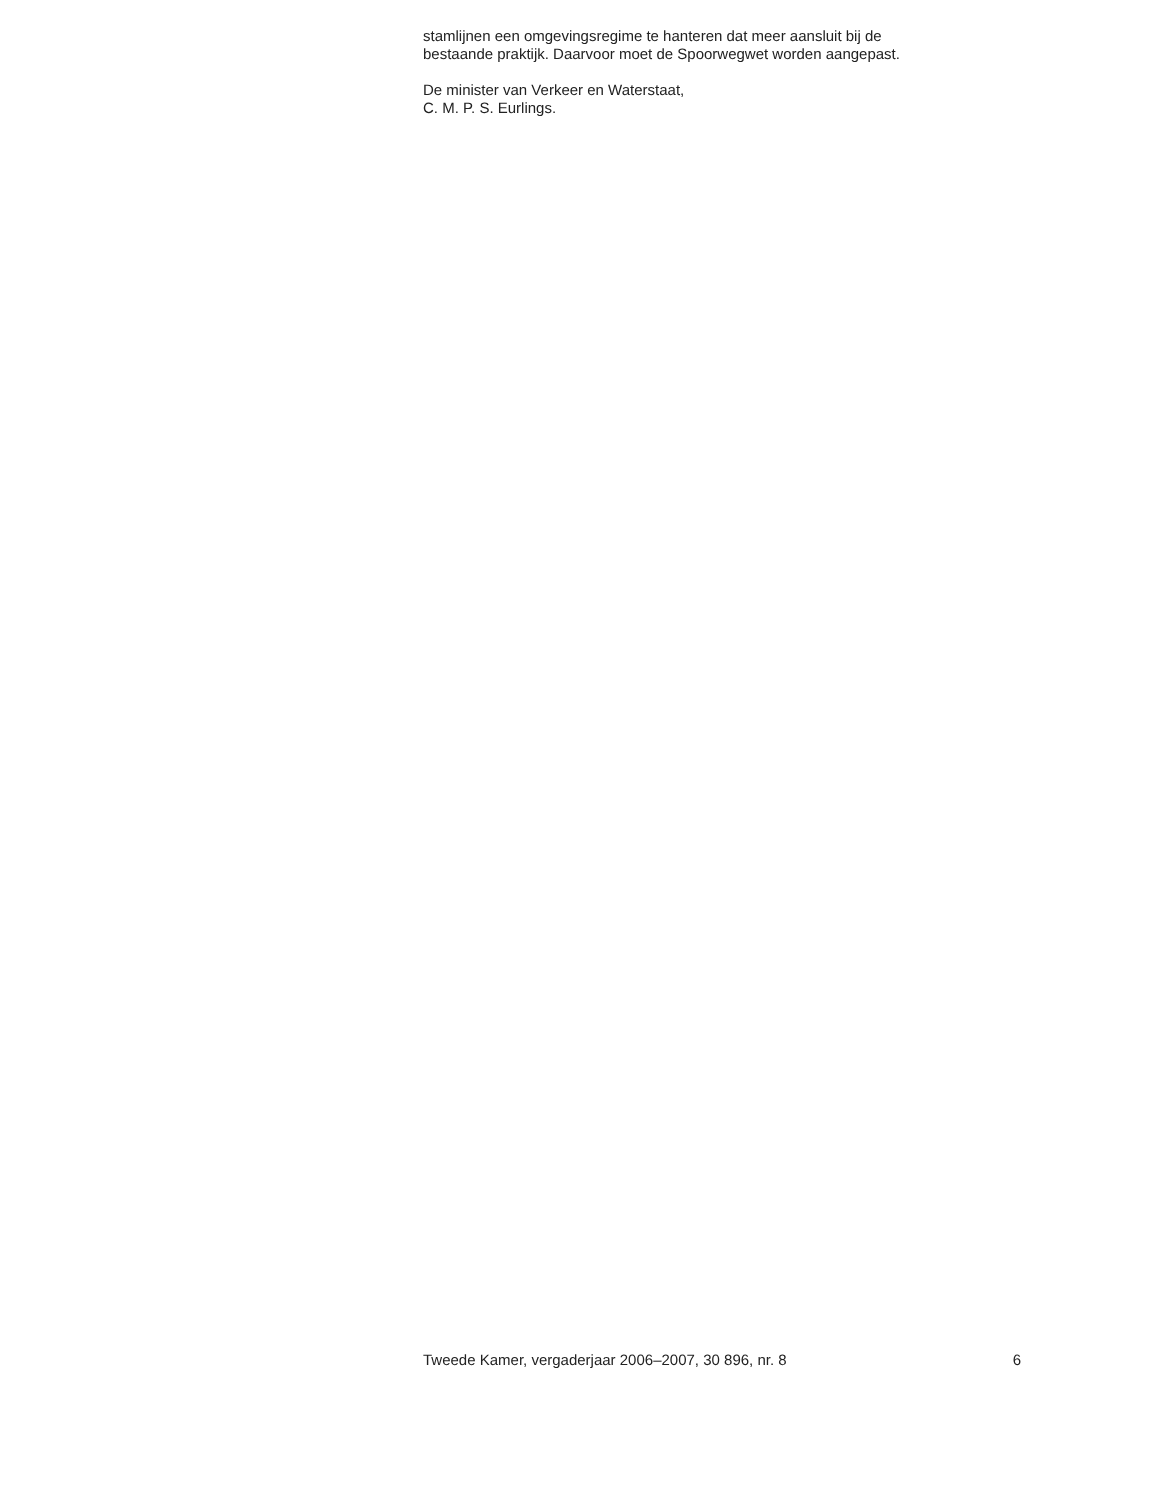stamlijnen een omgevingsregime te hanteren dat meer aansluit bij de
bestaande praktijk. Daarvoor moet de Spoorwegwet worden aangepast.
De minister van Verkeer en Waterstaat,
C. M. P. S. Eurlings.
Tweede Kamer, vergaderjaar 2006–2007, 30 896, nr. 8 6